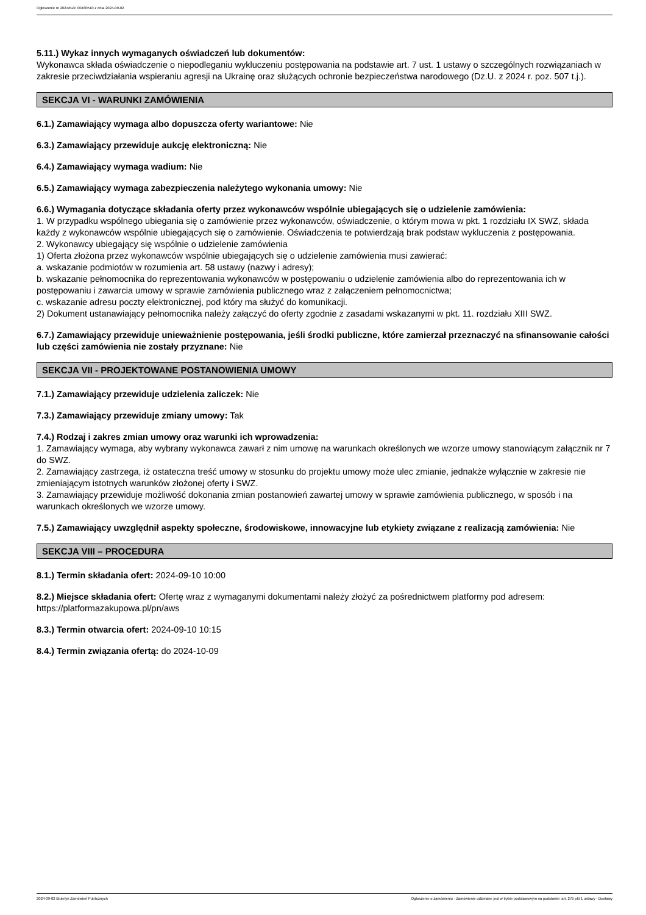Ogłoszenie nr 2024/BZP 00480510 z dnia 2024-09-02
5.11.) Wykaz innych wymaganych oświadczeń lub dokumentów:
Wykonawca składa oświadczenie o niepodleganiu wykluczeniu postępowania na podstawie art. 7 ust. 1 ustawy o szczególnych rozwiązaniach w zakresie przeciwdziałania wspieraniu agresji na Ukrainę oraz służących ochronie bezpieczeństwa narodowego (Dz.U. z 2024 r. poz. 507 t.j.).
SEKCJA VI - WARUNKI ZAMÓWIENIA
6.1.) Zamawiający wymaga albo dopuszcza oferty wariantowe: Nie
6.3.) Zamawiający przewiduje aukcję elektroniczną: Nie
6.4.) Zamawiający wymaga wadium: Nie
6.5.) Zamawiający wymaga zabezpieczenia należytego wykonania umowy: Nie
6.6.) Wymagania dotyczące składania oferty przez wykonawców wspólnie ubiegających się o udzielenie zamówienia:
1. W przypadku wspólnego ubiegania się o zamówienie przez wykonawców, oświadczenie, o którym mowa w pkt. 1 rozdziału IX SWZ, składa każdy z wykonawców wspólnie ubiegających się o zamówienie. Oświadczenia te potwierdzają brak podstaw wykluczenia z postępowania.
2. Wykonawcy ubiegający się wspólnie o udzielenie zamówienia
1) Oferta złożona przez wykonawców wspólnie ubiegających się o udzielenie zamówienia musi zawierać:
a. wskazanie podmiotów w rozumienia art. 58 ustawy (nazwy i adresy);
b. wskazanie pełnomocnika do reprezentowania wykonawców w postępowaniu o udzielenie zamówienia albo do reprezentowania ich w postępowaniu i zawarcia umowy w sprawie zamówienia publicznego wraz z załączeniem pełnomocnictwa;
c. wskazanie adresu poczty elektronicznej, pod który ma służyć do komunikacji.
2) Dokument ustanawiający pełnomocnika należy załączyć do oferty zgodnie z zasadami wskazanymi w pkt. 11. rozdziału XIII SWZ.
6.7.) Zamawiający przewiduje unieważnienie postępowania, jeśli środki publiczne, które zamierzał przeznaczyć na sfinansowanie całości lub części zamówienia nie zostały przyznane: Nie
SEKCJA VII - PROJEKTOWANE POSTANOWIENIA UMOWY
7.1.) Zamawiający przewiduje udzielenia zaliczek: Nie
7.3.) Zamawiający przewiduje zmiany umowy: Tak
7.4.) Rodzaj i zakres zmian umowy oraz warunki ich wprowadzenia:
1. Zamawiający wymaga, aby wybrany wykonawca zawarł z nim umowę na warunkach określonych we wzorze umowy stanowiącym załącznik nr 7 do SWZ.
2. Zamawiający zastrzega, iż ostateczna treść umowy w stosunku do projektu umowy może ulec zmianie, jednakże wyłącznie w zakresie nie zmieniającym istotnych warunków złożonej oferty i SWZ.
3. Zamawiający przewiduje możliwość dokonania zmian postanowień zawartej umowy w sprawie zamówienia publicznego, w sposób i na warunkach określonych we wzorze umowy.
7.5.) Zamawiający uwzględnił aspekty społeczne, środowiskowe, innowacyjne lub etykiety związane z realizacją zamówienia: Nie
SEKCJA VIII – PROCEDURA
8.1.) Termin składania ofert: 2024-09-10 10:00
8.2.) Miejsce składania ofert: Ofertę wraz z wymaganymi dokumentami należy złożyć za pośrednictwem platformy pod adresem: https://platformazakupowa.pl/pn/aws
8.3.) Termin otwarcia ofert: 2024-09-10 10:15
8.4.) Termin związania ofertą: do 2024-10-09
2024-09-02 Biuletyn Zamówień Publicznych Ogłoszenie o zamówieniu - Zamówienie udzielane jest w trybie podstawowym na podstawie: art. 275 pkt 1 ustawy - Dostawy